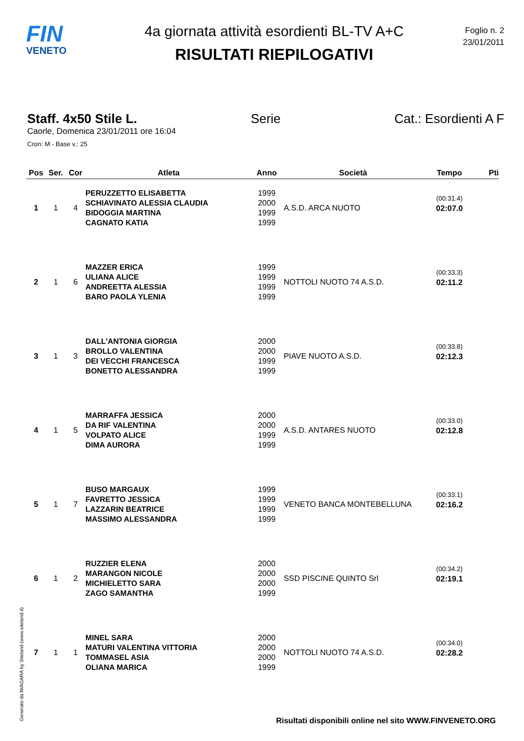FIN
VENETO
4a giornata attività esordienti BL-TV A+C
RISULTATI RIEPILOGATIVI
Foglio n. 2
23/01/2011
Staff. 4x50 Stile L. Serie Cat.: Esordienti A F
Caorle, Domenica 23/01/2011 ore 16:04
Cron: M - Base v.: 25
| Pos | Ser. | Cor | Atleta | Anno | Società | Tempo | Pti |
| --- | --- | --- | --- | --- | --- | --- | --- |
| 1 | 1 | 4 | PERUZZETTO ELISABETTA SCHIAVINATO ALESSIA CLAUDIA BIDOGGIA MARTINA CAGNATO KATIA | 1999 2000 1999 1999 | A.S.D. ARCA NUOTO | (00:31.4) 02:07.0 | |
| 2 | 1 | 6 | MAZZER ERICA ULIANA ALICE ANDREETTA ALESSIA BARO PAOLA YLENIA | 1999 1999 1999 1999 | NOTTOLI NUOTO 74 A.S.D. | (00:33.3) 02:11.2 | |
| 3 | 1 | 3 | DALL'ANTONIA GIORGIA BROLLO VALENTINA DEI VECCHI FRANCESCA BONETTO ALESSANDRA | 2000 2000 1999 1999 | PIAVE NUOTO A.S.D. | (00:33.8) 02:12.3 | |
| 4 | 1 | 5 | MARRAFFA JESSICA DA RIF VALENTINA VOLPATO ALICE DIMA AURORA | 2000 2000 1999 1999 | A.S.D. ANTARES NUOTO | (00:33.0) 02:12.8 | |
| 5 | 1 | 7 | BUSO MARGAUX FAVRETTO JESSICA LAZZARIN BEATRICE MASSIMO ALESSANDRA | 1999 1999 1999 1999 | VENETO BANCA MONTEBELLUNA | (00:33.1) 02:16.2 | |
| 6 | 1 | 2 | RUZZIER ELENA MARANGON NICOLE MICHIELETTO SARA ZAGO SAMANTHA | 2000 2000 2000 1999 | SSD PISCINE QUINTO Srl | (00:34.2) 02:19.1 | |
| 7 | 1 | 1 | MINEL SARA MATURI VALENTINA VITTORIA TOMMASEL ASIA OLIANA MARICA | 2000 2000 2000 1999 | NOTTOLI NUOTO 74 A.S.D. | (00:34.0) 02:28.2 | |
Generato da NIAGARA by Siteland (www.siteland.it)
Risultati disponibili online nel sito WWW.FINVENETO.ORG